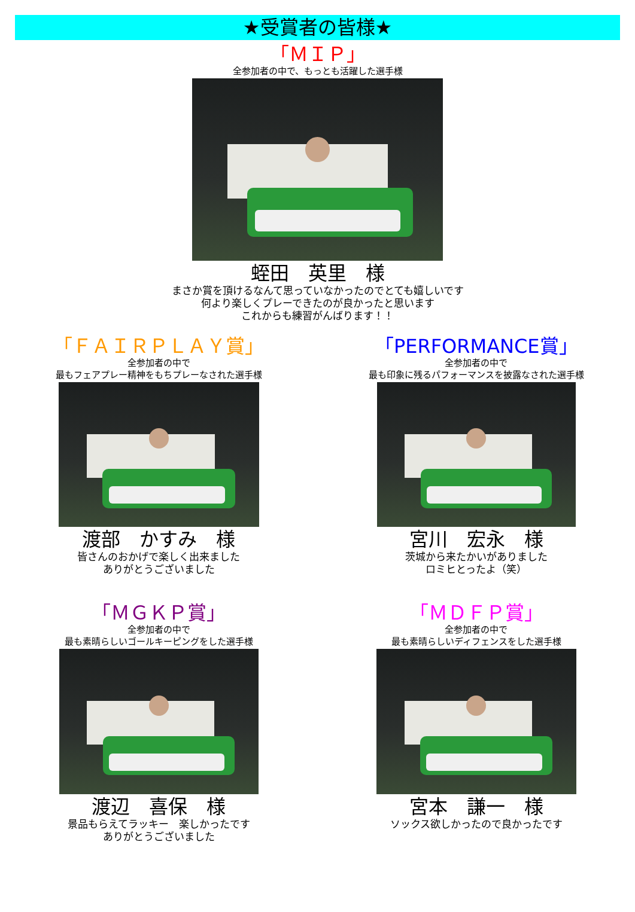★受賞者の皆様★
「ＭＩＰ」
全参加者の中で、もっとも活躍した選手様
蛭田　英里　様
まさか賞を頂けるなんて思っていなかったのでとても嬉しいです
何より楽しくプレーできたのが良かったと思います
これからも練習がんばります！！
「ＦＡＩＲＰＬＡＹ賞」
全参加者の中で
最もフェアプレー精神をもちプレーなされた選手様
渡部　かすみ　様
皆さんのおかげで楽しく出来ました
ありがとうございました
「PERFORMANCE賞」
全参加者の中で
最も印象に残るパフォーマンスを披露なされた選手様
宮川　宏永　様
茨城から来たかいがありました
ロミヒとったよ（笑）
「ＭＧＫＰ賞」
全参加者の中で
最も素晴らしいゴールキーピングをした選手様
渡辺　喜保　様
景品もらえてラッキー　楽しかったです
ありがとうございました
「ＭＤＦＰ賞」
全参加者の中で
最も素晴らしいディフェンスをした選手様
宮本　謙一　様
ソックス欲しかったので良かったです